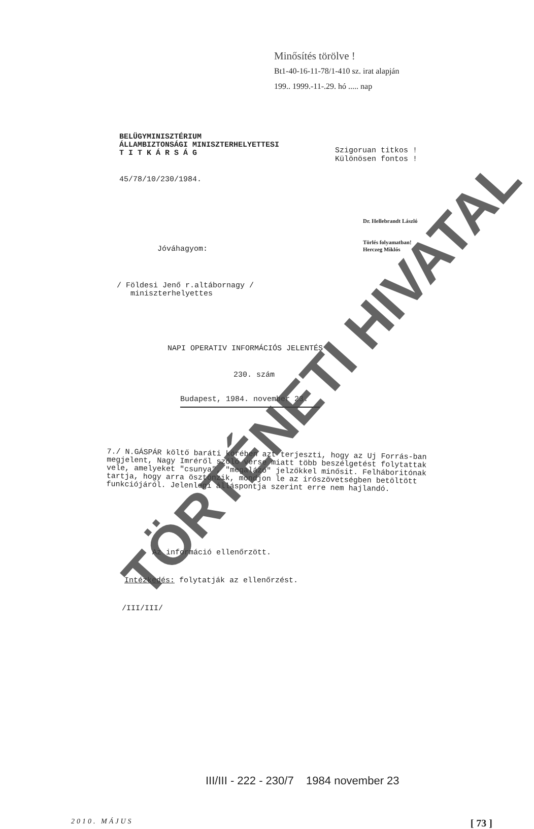Minősítés törölve !
Bt1-40-16-11-78/1-410 sz. irat alapján
199.. 1999.-11-.29. hó ..... nap
BELÜGYMINISZTÉRIUM
ÁLLAMBIZTONSÁGI MINISZTERHELYETTESI
T I T K Á R S Á G
Szigoruan titkos !
Különösen fontos !
45/78/10/230/1984.
Dr. Hellebrandt László
Törlés folyamatban!
Herczeg Miklós
Jóváhagyom:
/ Földesi Jenő r.altábornagy /
miniszterhelyettes
NAPI OPERATIV INFORMÁCIÓS JELENTÉS
230. szám
Budapest, 1984. november 23.
7./ N.GÁSPÁR költő baráti körében azt terjeszti, hogy az Uj Forrás-ban megjelent, Nagy Imréről szóló verse miatt több beszélgetést folytattak vele, amelyeket "csunya", "megalázó" jelzőkkel minősit. Felháboritónak tartja, hogy arra ösztönzik, mondjon le az irószövetségben betöltött funkciójáról. Jelenlegi álláspontja szerint erre nem hajlandó.
Az információ ellenőrzött.
Intézkedés: folytatják az ellenőrzést.
/III/III/
III/III - 222 - 230/7 1984 november 23
TÖRTÉNETI HIVATAL
2010. MÁJUS [ 73 ]